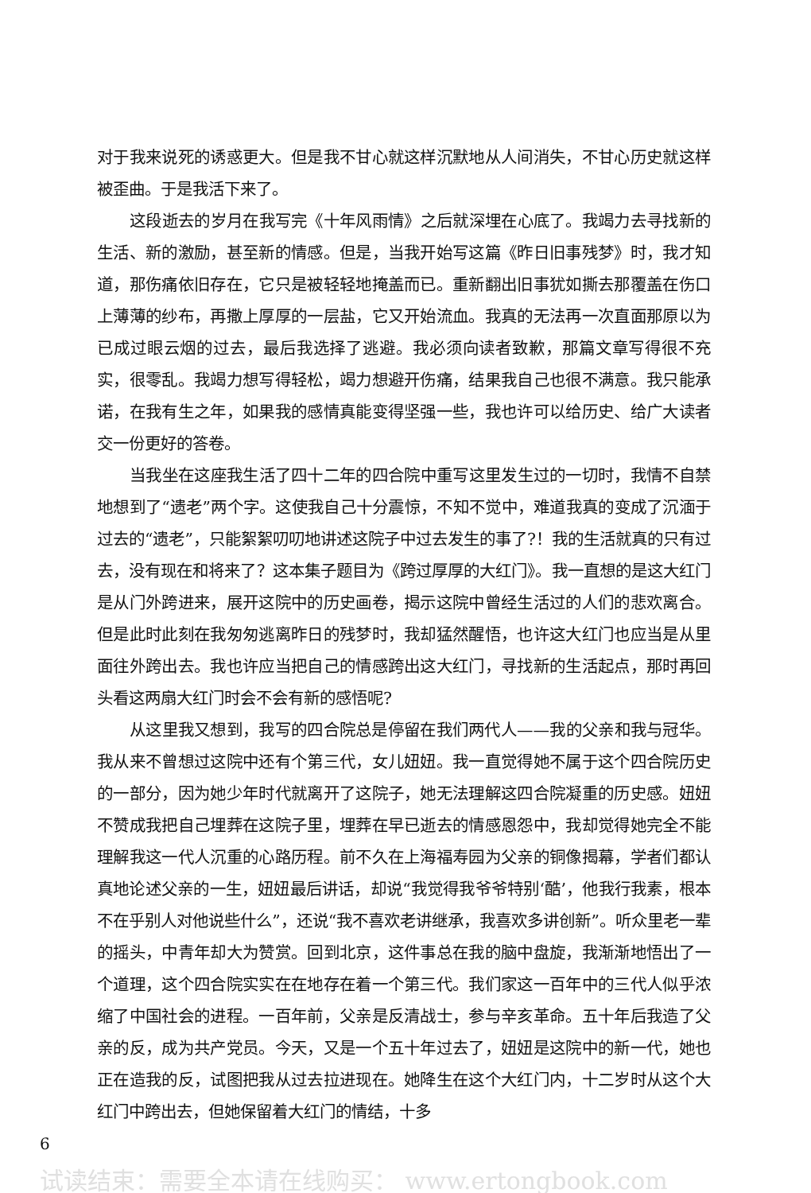对于我来说死的诱惑更大。但是我不甘心就这样沉默地从人间消失，不甘心历史就这样被歪曲。于是我活下来了。
这段逝去的岁月在我写完《十年风雨情》之后就深埋在心底了。我竭力去寻找新的生活、新的激励，甚至新的情感。但是，当我开始写这篇《昨日旧事残梦》时，我才知道，那伤痛依旧存在，它只是被轻轻地掩盖而已。重新翻出旧事犹如撕去那覆盖在伤口上薄薄的纱布，再撒上厚厚的一层盐，它又开始流血。我真的无法再一次直面那原以为已成过眼云烟的过去，最后我选择了逃避。我必须向读者致歉，那篇文章写得很不充实，很零乱。我竭力想写得轻松，竭力想避开伤痛，结果我自己也很不满意。我只能承诺，在我有生之年，如果我的感情真能变得坚强一些，我也许可以给历史、给广大读者交一份更好的答卷。
当我坐在这座我生活了四十二年的四合院中重写这里发生过的一切时，我情不自禁地想到了“遗老”两个字。这使我自己十分震惊，不知不觉中，难道我真的变成了沉湎于过去的“遗老”，只能絮絮叨叨地讲述这院子中过去发生的事了?！我的生活就真的只有过去，没有现在和将来了？这本集子题目为《跨过厚厚的大红门》。我一直想的是这大红门是从门外跨进来，展开这院中的历史画卷，揭示这院中曾经生活过的人们的悲欢离合。但是此时此刻在我匆匆逃离昨日的残梦时，我却猛然醒悟，也许这大红门也应当是从里面往外跨出去。我也许应当把自己的情感跨出这大红门，寻找新的生活起点，那时再回头看这两扇大红门时会不会有新的感悟呢?
从这里我又想到，我写的四合院总是停留在我们两代人——我的父亲和我与冠华。我从来不曾想过这院中还有个第三代，女儿妞妞。我一直觉得她不属于这个四合院历史的一部分，因为她少年时代就离开了这院子，她无法理解这四合院凝重的历史感。妞妞不赞成我把自己埋葬在这院子里，埋葬在早已逝去的情感恩怨中，我却觉得她完全不能理解我这一代人沉重的心路历程。前不久在上海福寿园为父亲的铜像揭幕，学者们都认真地论述父亲的一生，妞妞最后讲话，却说“我觉得我爷爷特别‘酷’，他我行我素，根本不在乎别人对他说些什么”，还说“我不喜欢老讲继承，我喜欢多讲创新”。听众里老一辈的摇头，中青年却大为赞赏。回到北京，这件事总在我的脑中盘旋，我渐渐地悟出了一个道理，这个四合院实实在在地存在着一个第三代。我们家这一百年中的三代人似乎浓缩了中国社会的进程。一百年前，父亲是反清战士，参与辛亥革命。五十年后我造了父亲的反，成为共产党员。今天，又是一个五十年过去了，妞妞是这院中的新一代，她也正在造我的反，试图把我从过去拉进现在。她降生在这个大红门内，十二岁时从这个大红门中跨出去，但她保留着大红门的情结，十多
6
试读结束：需要全本请在线购买： www.ertongbook.com